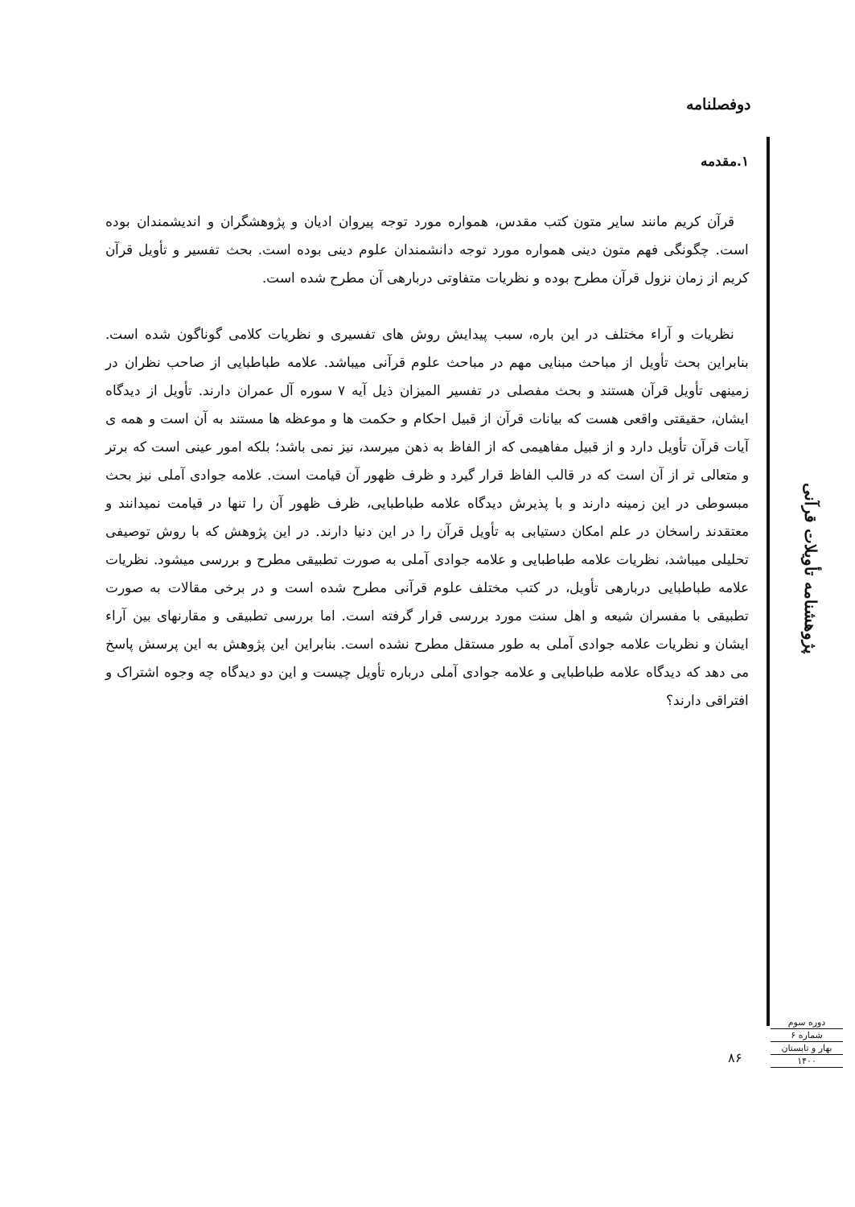دوفصلنامه
۱.مقدمه
قرآن کریم مانند سایر متون کتب مقدس، همواره مورد توجه پیروان ادیان و پژوهشگران و اندیشمندان بوده است. چگونگی فهم متون دینی همواره مورد توجه دانشمندان علوم دینی بوده است. بحث تفسیر و تأویل قرآن کریم از زمان نزول قرآن مطرح بوده و نظریات متفاوتی دربارهی آن مطرح شده است.
نظریات و آراء مختلف در این باره، سبب پیدایش روش های تفسیری و نظریات کلامی گوناگون شده است. بنابراین بحث تأویل از مباحث مبنایی مهم در مباحث علوم قرآنی میباشد. علامه طباطبایی از صاحب نظران در زمینهی تأویل قرآن هستند و بحث مفصلی در تفسیر المیزان ذیل آیه ۷ سوره آل عمران دارند. تأویل از دیدگاه ایشان، حقیقتی واقعی هست که بیانات قرآن از قبیل احکام و حکمت ها و موعظه ها مستند به آن است و همه ی آیات قرآن تأویل دارد و از قبیل مفاهیمی که از الفاظ به ذهن میرسد، نیز نمی باشد؛ بلکه امور عینی است که برتر و متعالی تر از آن است که در قالب الفاظ قرار گیرد و ظرف ظهور آن قیامت است. علامه جوادی آملی نیز بحث مبسوطی در این زمینه دارند و با پذیرش دیدگاه علامه طباطبایی، ظرف ظهور آن را تنها در قیامت نمیدانند و معتقدند راسخان در علم امکان دستیابی به تأویل قرآن را در این دنیا دارند. در این پژوهش که با روش توصیفی تحلیلی میباشد، نظریات علامه طباطبایی و علامه جوادی آملی به صورت تطبیقی مطرح و بررسی میشود. نظریات علامه طباطبایی دربارهی تأویل، در کتب مختلف علوم قرآنی مطرح شده است و در برخی مقالات به صورت تطبیقی با مفسران شیعه و اهل سنت مورد بررسی قرار گرفته است. اما بررسی تطبیقی و مقارنهای بین آراء ایشان و نظریات علامه جوادی آملی به طور مستقل مطرح نشده است. بنابراین این پژوهش به این پرسش پاسخ می دهد که دیدگاه علامه طباطبایی و علامه جوادی آملی درباره تأویل چیست و این دو دیدگاه چه وجوه اشتراک و افتراقی دارند؟
پژوهشنامه تأویلات قرآنی
دوره سوم
شماره ۶
بهار و تابستان
۱۴۰۰
۸۶